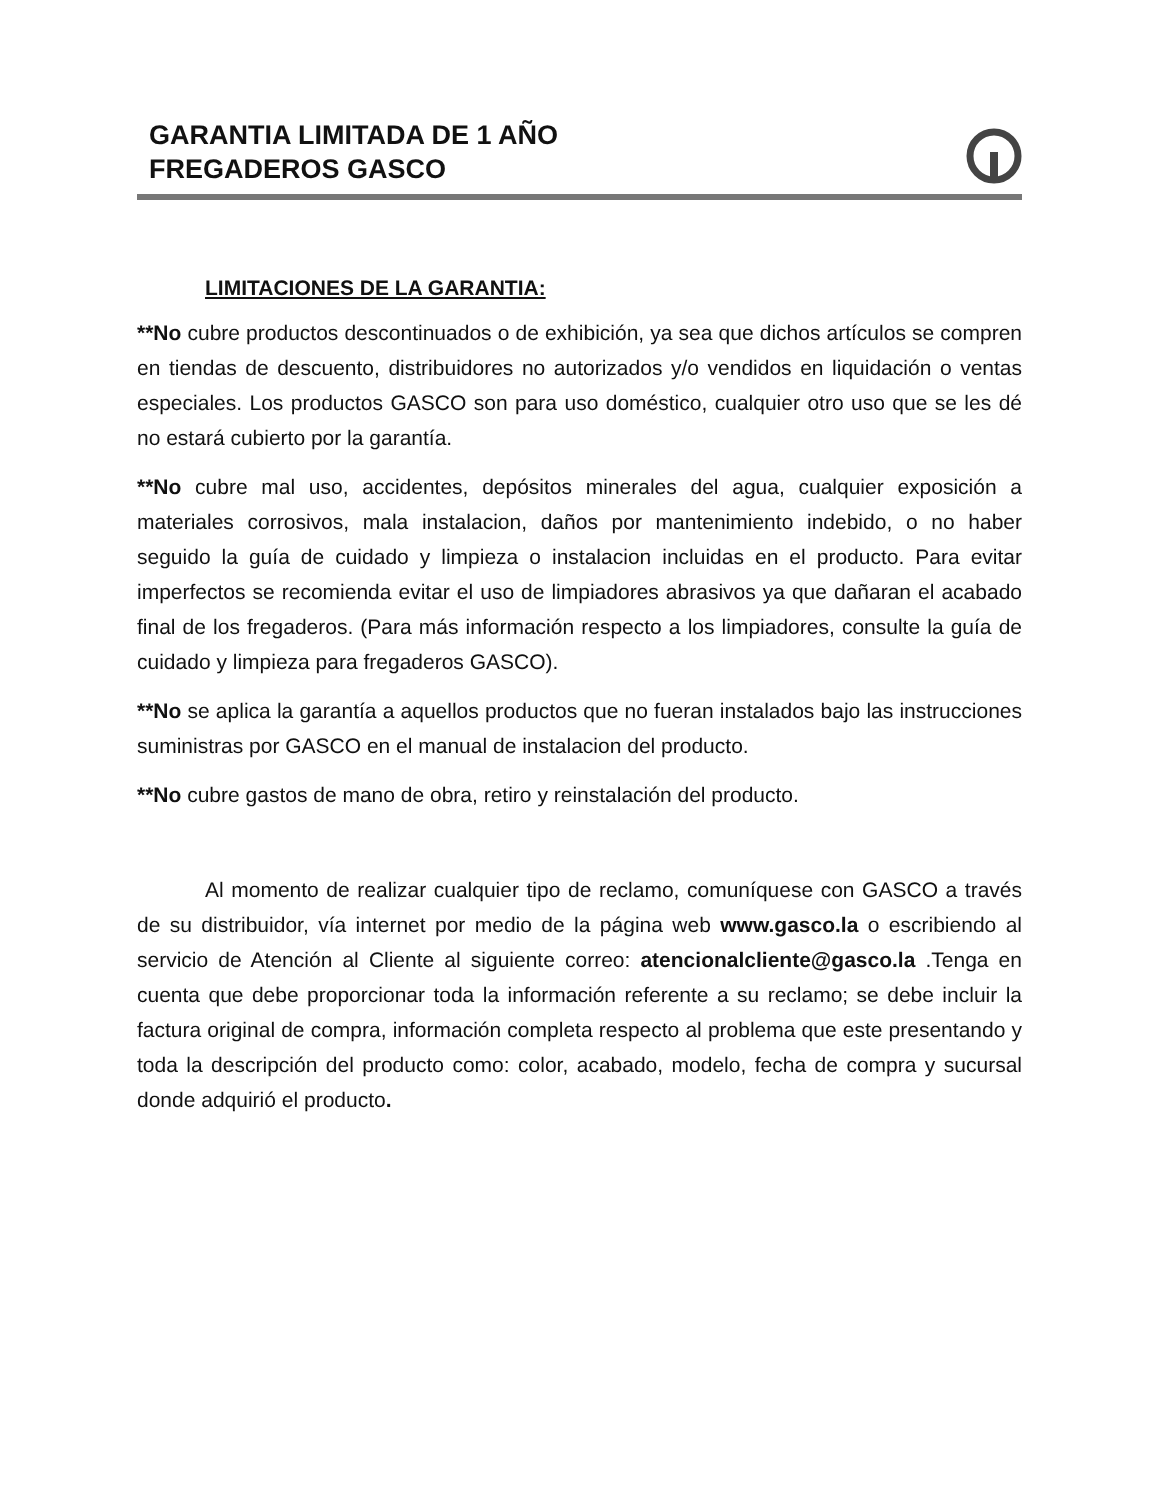GARANTIA LIMITADA DE 1 AÑO
FREGADEROS GASCO
LIMITACIONES DE LA GARANTIA:
**No cubre productos descontinuados o de exhibición, ya sea que dichos artículos se compren en tiendas de descuento, distribuidores no autorizados y/o vendidos en liquidación o ventas especiales. Los productos GASCO son para uso doméstico, cualquier otro uso que se les dé no estará cubierto por la garantía.
**No cubre mal uso, accidentes, depósitos minerales del agua, cualquier exposición a materiales corrosivos, mala instalacion, daños por mantenimiento indebido, o no haber seguido la guía de cuidado y limpieza o instalacion incluidas en el producto. Para evitar imperfectos se recomienda evitar el uso de limpiadores abrasivos ya que dañaran el acabado final de los fregaderos. (Para más información respecto a los limpiadores, consulte la guía de cuidado y limpieza para fregaderos GASCO).
**No se aplica la garantía a aquellos productos que no fueran instalados bajo las instrucciones suministras por GASCO en el manual de instalacion del producto.
**No cubre gastos de mano de obra, retiro y reinstalación del producto.
Al momento de realizar cualquier tipo de reclamo, comuníquese con GASCO a través de su distribuidor, vía internet por medio de la página web www.gasco.la o escribiendo al servicio de Atención al Cliente al siguiente correo: atencionalcliente@gasco.la .Tenga en cuenta que debe proporcionar toda la información referente a su reclamo; se debe incluir la factura original de compra, información completa respecto al problema que este presentando y toda la descripción del producto como: color, acabado, modelo, fecha de compra y sucursal donde adquirió el producto.